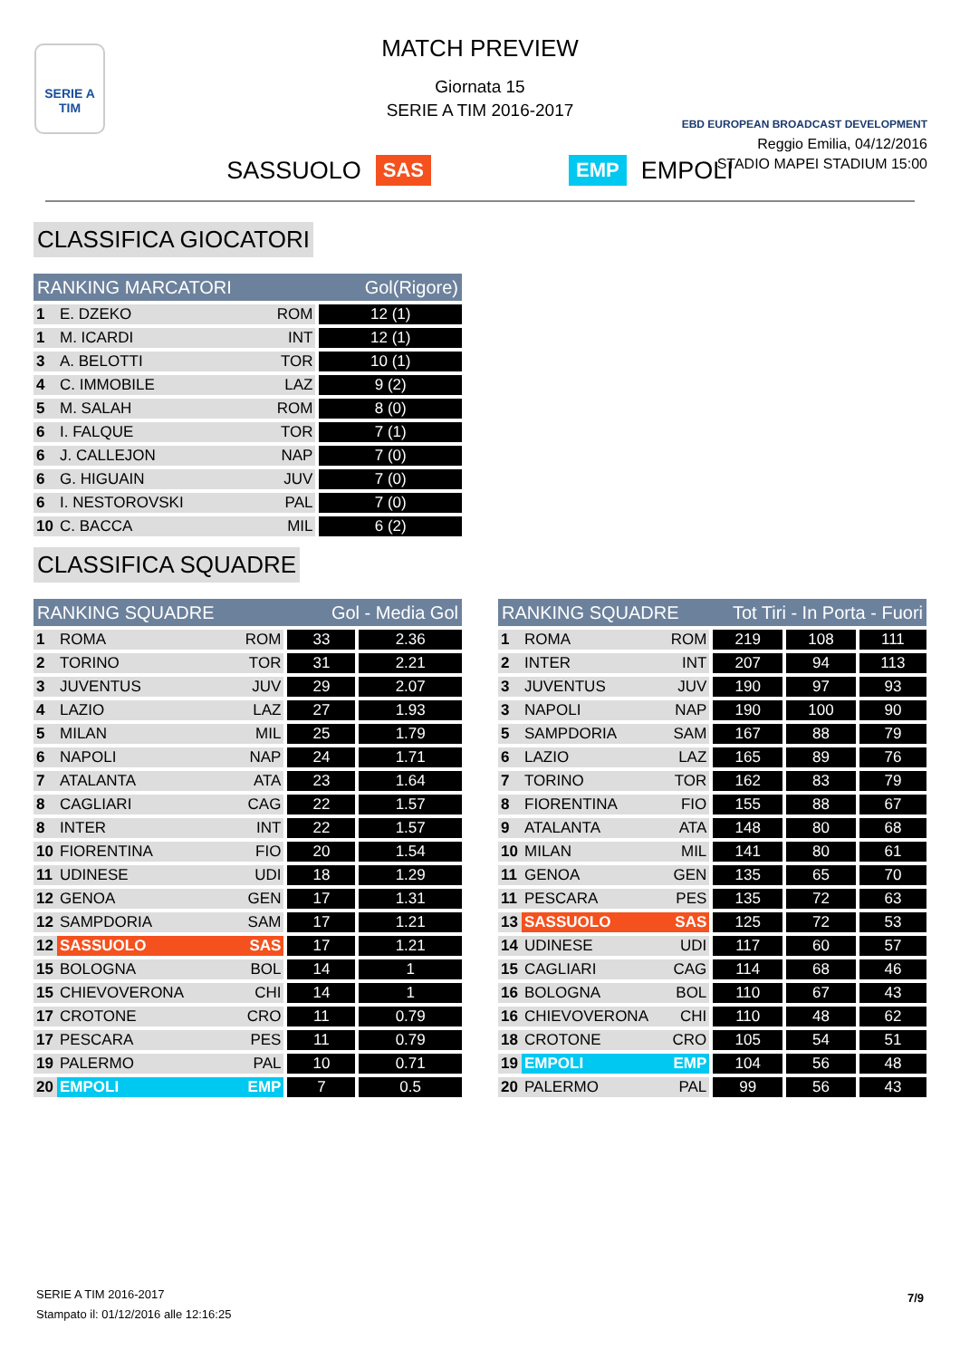SERIE A
TIM
MATCH PREVIEW
Giornata 15
SERIE A TIM 2016-2017
EBD EUROPEAN BROADCAST DEVELOPMENT
Reggio Emilia, 04/12/2016
STADIO MAPEI STADIUM 15:00
SASSUOLO SAS EMP EMPOLI
CLASSIFICA GIOCATORI
| RANKING MARCATORI | | | Gol(Rigore) |
| --- | --- | --- | --- |
| 1 | E. DZEKO | ROM | 12 (1) |
| 1 | M. ICARDI | INT | 12 (1) |
| 3 | A. BELOTTI | TOR | 10 (1) |
| 4 | C. IMMOBILE | LAZ | 9 (2) |
| 5 | M. SALAH | ROM | 8 (0) |
| 6 | I. FALQUE | TOR | 7 (1) |
| 6 | J. CALLEJON | NAP | 7 (0) |
| 6 | G. HIGUAIN | JUV | 7 (0) |
| 6 | I. NESTOROVSKI | PAL | 7 (0) |
| 10 | C. BACCA | MIL | 6 (2) |
CLASSIFICA SQUADRE
| RANKING SQUADRE | | | Gol - Media Gol | |
| --- | --- | --- | --- | --- |
| 1 | ROMA | ROM | 33 | 2.36 |
| 2 | TORINO | TOR | 31 | 2.21 |
| 3 | JUVENTUS | JUV | 29 | 2.07 |
| 4 | LAZIO | LAZ | 27 | 1.93 |
| 5 | MILAN | MIL | 25 | 1.79 |
| 6 | NAPOLI | NAP | 24 | 1.71 |
| 7 | ATALANTA | ATA | 23 | 1.64 |
| 8 | CAGLIARI | CAG | 22 | 1.57 |
| 8 | INTER | INT | 22 | 1.57 |
| 10 | FIORENTINA | FIO | 20 | 1.54 |
| 11 | UDINESE | UDI | 18 | 1.29 |
| 12 | GENOA | GEN | 17 | 1.31 |
| 12 | SAMPDORIA | SAM | 17 | 1.21 |
| 12 | SASSUOLO | SAS | 17 | 1.21 |
| 15 | BOLOGNA | BOL | 14 | 1 |
| 15 | CHIEVOVERONA | CHI | 14 | 1 |
| 17 | CROTONE | CRO | 11 | 0.79 |
| 17 | PESCARA | PES | 11 | 0.79 |
| 19 | PALERMO | PAL | 10 | 0.71 |
| 20 | EMPOLI | EMP | 7 | 0.5 |
| RANKING SQUADRE | | | Tot Tiri - In Porta - Fuori | | |
| --- | --- | --- | --- | --- | --- |
| 1 | ROMA | ROM | 219 | 108 | 111 |
| 2 | INTER | INT | 207 | 94 | 113 |
| 3 | JUVENTUS | JUV | 190 | 97 | 93 |
| 3 | NAPOLI | NAP | 190 | 100 | 90 |
| 5 | SAMPDORIA | SAM | 167 | 88 | 79 |
| 6 | LAZIO | LAZ | 165 | 89 | 76 |
| 7 | TORINO | TOR | 162 | 83 | 79 |
| 8 | FIORENTINA | FIO | 155 | 88 | 67 |
| 9 | ATALANTA | ATA | 148 | 80 | 68 |
| 10 | MILAN | MIL | 141 | 80 | 61 |
| 11 | GENOA | GEN | 135 | 65 | 70 |
| 11 | PESCARA | PES | 135 | 72 | 63 |
| 13 | SASSUOLO | SAS | 125 | 72 | 53 |
| 14 | UDINESE | UDI | 117 | 60 | 57 |
| 15 | CAGLIARI | CAG | 114 | 68 | 46 |
| 16 | BOLOGNA | BOL | 110 | 67 | 43 |
| 16 | CHIEVOVERONA | CHI | 110 | 48 | 62 |
| 18 | CROTONE | CRO | 105 | 54 | 51 |
| 19 | EMPOLI | EMP | 104 | 56 | 48 |
| 20 | PALERMO | PAL | 99 | 56 | 43 |
SERIE A TIM 2016-2017
Stampato il: 01/12/2016 alle 12:16:25
7/9